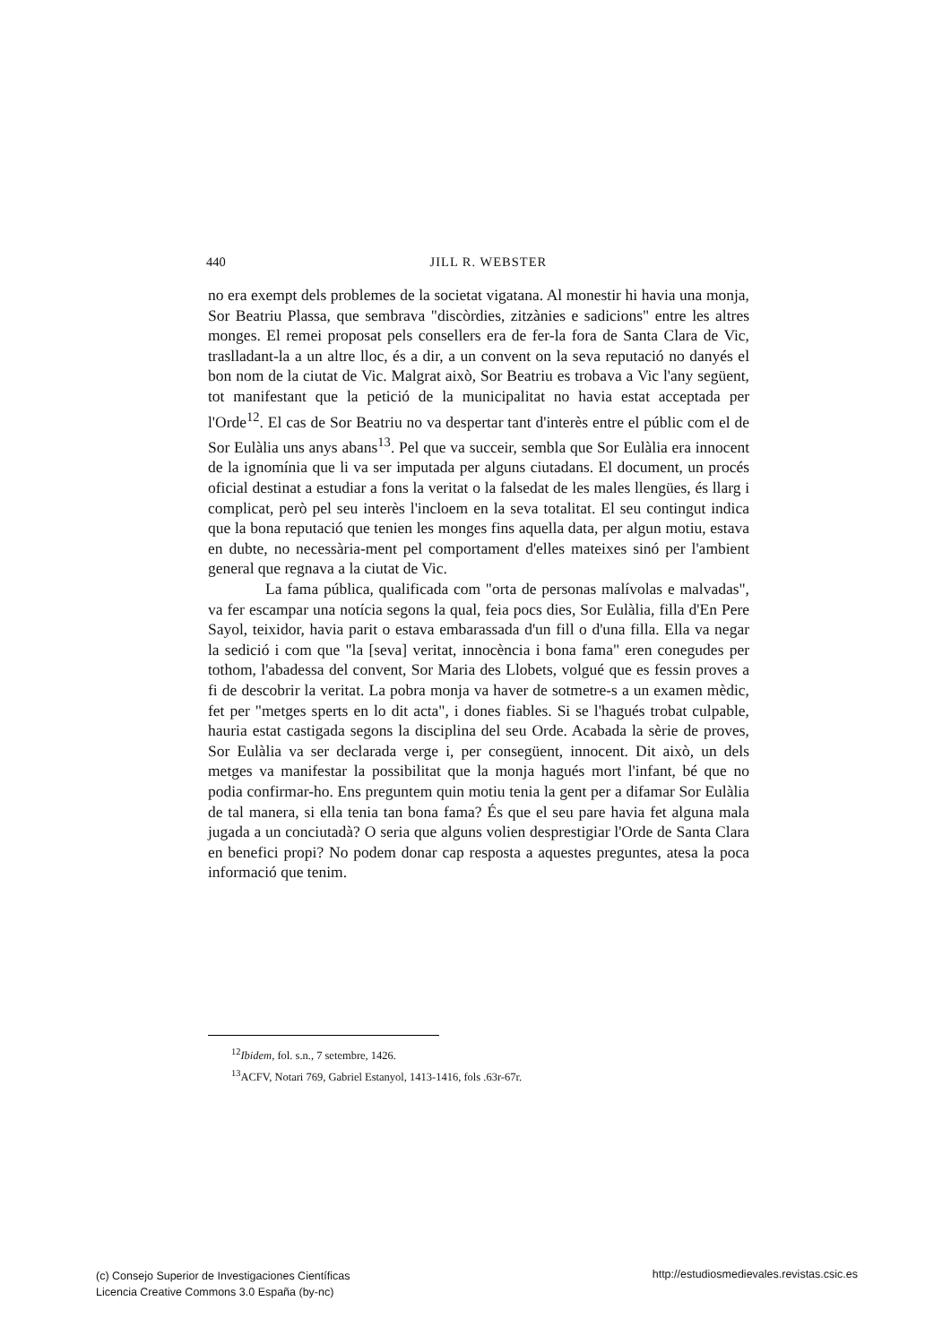440
JILL R. WEBSTER
no era exempt dels problemes de la societat vigatana. Al monestir hi havia una monja, Sor Beatriu Plassa, que sembrava "discòrdies, zitzànies e sadicions" entre les altres monges. El remei proposat pels consellers era de fer-la fora de Santa Clara de Vic, traslladant-la a un altre lloc, és a dir, a un convent on la seva reputació no danyés el bon nom de la ciutat de Vic. Malgrat això, Sor Beatriu es trobava a Vic l'any següent, tot manifestant que la petició de la municipalitat no havia estat acceptada per l'Orde<sup>12</sup>. El cas de Sor Beatriu no va despertar tant d'interès entre el públic com el de Sor Eulàlia uns anys abans<sup>13</sup>. Pel que va succeir, sembla que Sor Eulàlia era innocent de la ignomínia que li va ser imputada per alguns ciutadans. El document, un procés oficial destinat a estudiar a fons la veritat o la falsedat de les males llengües, és llarg i complicat, però pel seu interès l'incloem en la seva totalitat. El seu contingut indica que la bona reputació que tenien les monges fins aquella data, per algun motiu, estava en dubte, no necessària-ment pel comportament d'elles mateixes sinó per l'ambient general que regnava a la ciutat de Vic.
La fama pública, qualificada com "orta de personas malívolas e malvadas", va fer escampar una notícia segons la qual, feia pocs dies, Sor Eulàlia, filla d'En Pere Sayol, teixidor, havia parit o estava embarassada d'un fill o d'una filla. Ella va negar la sedició i com que "la [seva] veritat, innocència i bona fama" eren conegudes per tothom, l'abadessa del convent, Sor Maria des Llobets, volgué que es fessin proves a fi de descobrir la veritat. La pobra monja va haver de sotmetre-s a un examen mèdic, fet per "metges sperts en lo dit acta", i dones fiables. Si se l'hagués trobat culpable, hauria estat castigada segons la disciplina del seu Orde. Acabada la sèrie de proves, Sor Eulàlia va ser declarada verge i, per consegüent, innocent. Dit això, un dels metges va manifestar la possibilitat que la monja hagués mort l'infant, bé que no podia confirmar-ho. Ens preguntem quin motiu tenia la gent per a difamar Sor Eulàlia de tal manera, si ella tenia tan bona fama? És que el seu pare havia fet alguna mala jugada a un conciutadà? O seria que alguns volien desprestigiar l'Orde de Santa Clara en benefici propi? No podem donar cap resposta a aquestes preguntes, atesa la poca informació que tenim.
<sup>12</sup> Ibidem, fol. s.n., 7 setembre, 1426.
<sup>13</sup> ACFV, Notari 769, Gabriel Estanyol, 1413-1416, fols .63r-67r.
http://estudiosmedievales.revistas.csic.es (c) Consejo Superior de Investigaciones Científicas
Licencia Creative Commons 3.0 España (by-nc)